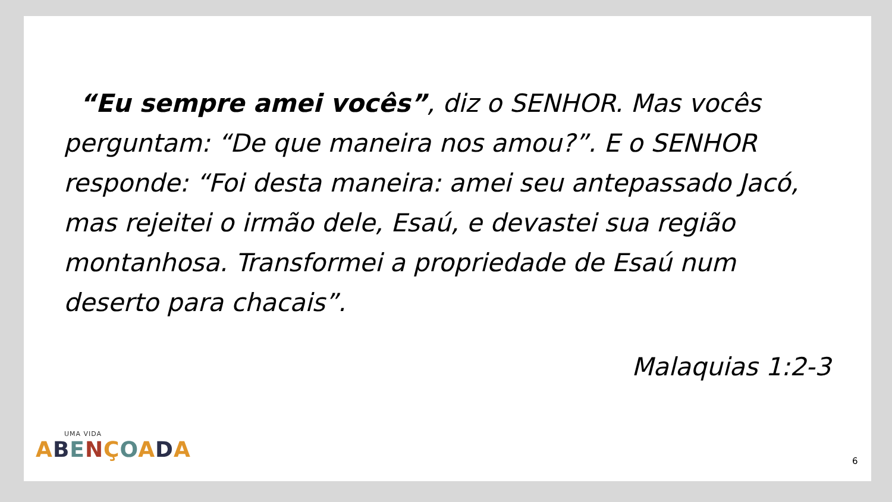“Eu sempre amei vocês”, diz o SENHOR. Mas vocês perguntam: “De que maneira nos amou?”. E o SENHOR responde: “Foi desta maneira: amei seu antepassado Jacó, mas rejeitei o irmão dele, Esaú, e devastei sua região montanhosa. Transformei a propriedade de Esaú num deserto para chacais”.
Malaquias 1:2-3
UMA VIDA
ABENÇOADA
6